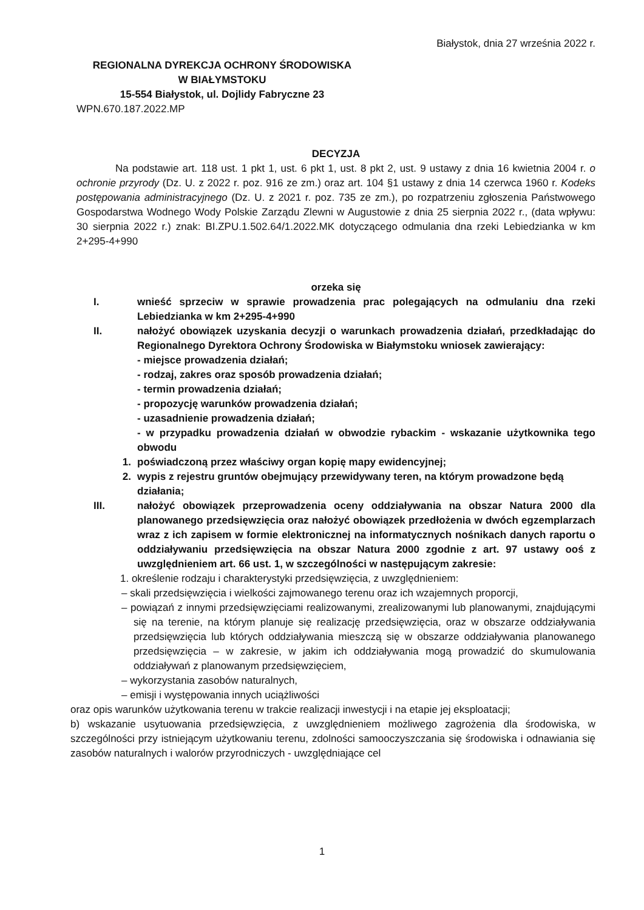Białystok, dnia 27 września 2022 r.
REGIONALNA DYREKCJA OCHRONY ŚRODOWISKA
W BIAŁYMSTOKU
15-554 Białystok, ul. Dojlidy Fabryczne 23
WPN.670.187.2022.MP
DECYZJA
Na podstawie art. 118 ust. 1 pkt 1, ust. 6 pkt 1, ust. 8 pkt 2, ust. 9 ustawy z dnia 16 kwietnia 2004 r. o ochronie przyrody (Dz. U. z 2022 r. poz. 916 ze zm.) oraz art. 104 §1 ustawy z dnia 14 czerwca 1960 r. Kodeks postępowania administracyjnego (Dz. U. z 2021 r. poz. 735 ze zm.), po rozpatrzeniu zgłoszenia Państwowego Gospodarstwa Wodnego Wody Polskie Zarządu Zlewni w Augustowie z dnia 25 sierpnia 2022 r., (data wpływu: 30 sierpnia 2022 r.) znak: BI.ZPU.1.502.64/1.2022.MK dotyczącego odmulania dna rzeki Lebiedzianka w km 2+295-4+990
orzeka się
I. wnieść sprzeciw w sprawie prowadzenia prac polegających na odmulaniu dna rzeki Lebiedzianka w km 2+295-4+990
II. nałożyć obowiązek uzyskania decyzji o warunkach prowadzenia działań, przedkładając do Regionalnego Dyrektora Ochrony Środowiska w Białymstoku wniosek zawierający:
- miejsce prowadzenia działań;
- rodzaj, zakres oraz sposób prowadzenia działań;
- termin prowadzenia działań;
- propozycję warunków prowadzenia działań;
- uzasadnienie prowadzenia działań;
- w przypadku prowadzenia działań w obwodzie rybackim - wskazanie użytkownika tego obwodu
1. poświadczoną przez właściwy organ kopię mapy ewidencyjnej;
2. wypis z rejestru gruntów obejmujący przewidywany teren, na którym prowadzone będą działania;
III. nałożyć obowiązek przeprowadzenia oceny oddziaływania na obszar Natura 2000 dla planowanego przedsięwzięcia oraz nałożyć obowiązek przedłożenia w dwóch egzemplarzach wraz z ich zapisem w formie elektronicznej na informatycznych nośnikach danych raportu o oddziaływaniu przedsięwzięcia na obszar Natura 2000 zgodnie z art. 97 ustawy ooś z uwzględnieniem art. 66 ust. 1, w szczególności w następującym zakresie:
1. określenie rodzaju i charakterystyki przedsięwzięcia, z uwzględnieniem:
– skali przedsięwzięcia i wielkości zajmowanego terenu oraz ich wzajemnych proporcji,
– powiązań z innymi przedsięwzięciami realizowanymi, zrealizowanymi lub planowanymi, znajdującymi się na terenie, na którym planuje się realizację przedsięwzięcia, oraz w obszarze oddziaływania przedsięwzięcia lub których oddziaływania mieszczą się w obszarze oddziaływania planowanego przedsięwzięcia – w zakresie, w jakim ich oddziaływania mogą prowadzić do skumulowania oddziaływań z planowanym przedsięwzięciem,
– wykorzystania zasobów naturalnych,
– emisji i występowania innych uciążliwości
oraz opis warunków użytkowania terenu w trakcie realizacji inwestycji i na etapie jej eksploatacji;
b) wskazanie usytuowania przedsięwzięcia, z uwzględnieniem możliwego zagrożenia dla środowiska, w szczególności przy istniejącym użytkowaniu terenu, zdolności samooczyszczania się środowiska i odnawiania się zasobów naturalnych i walorów przyrodniczych - uwzględniające cel
1